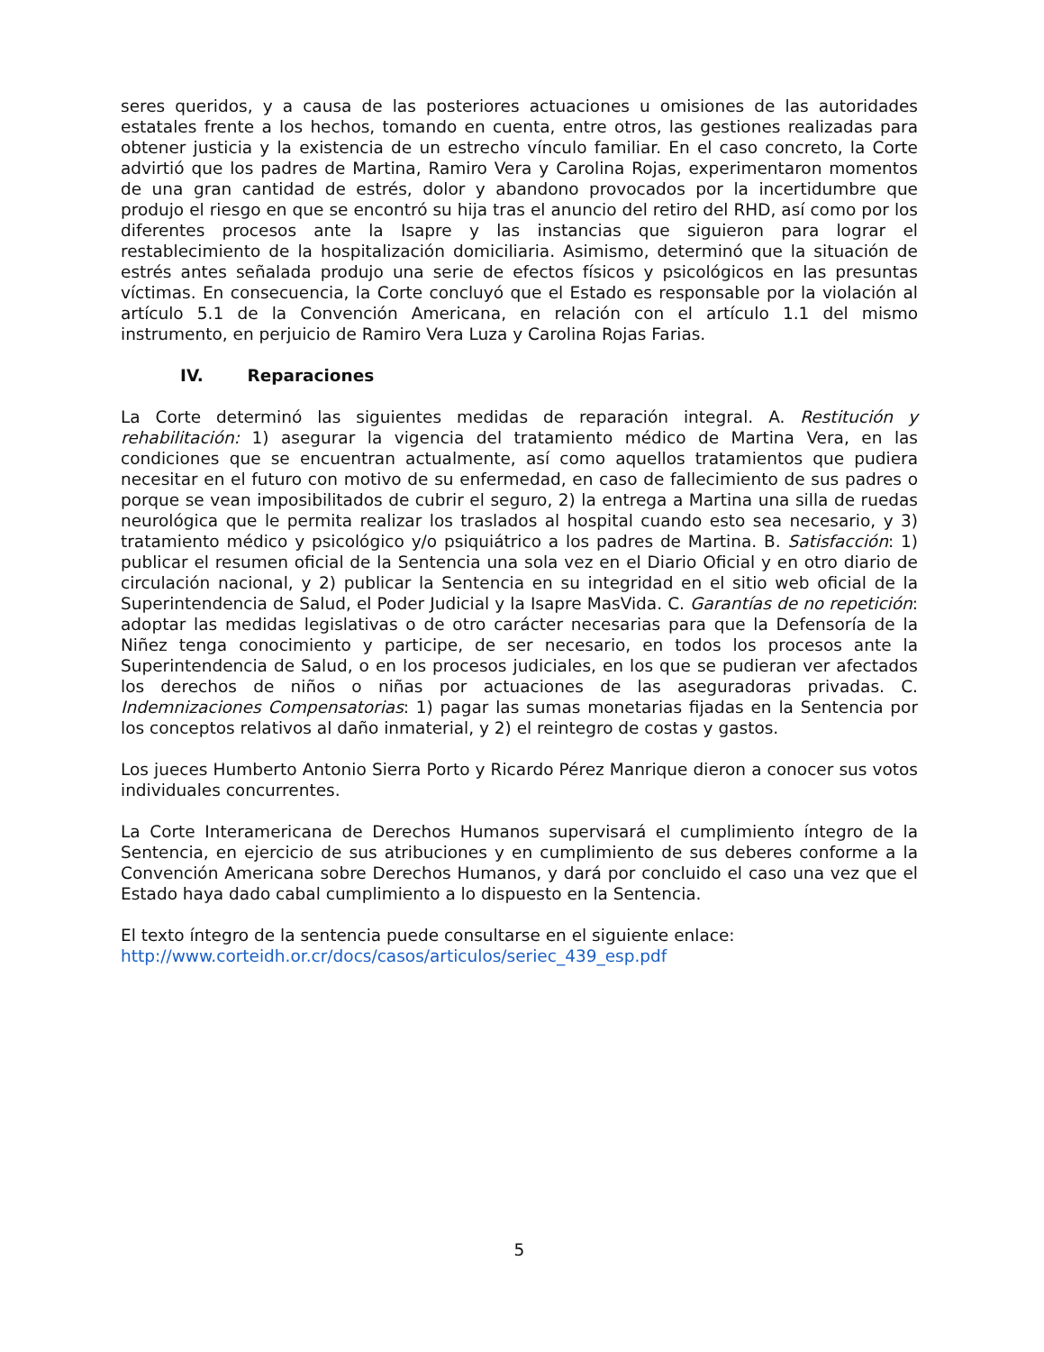seres queridos, y a causa de las posteriores actuaciones u omisiones de las autoridades estatales frente a los hechos, tomando en cuenta, entre otros, las gestiones realizadas para obtener justicia y la existencia de un estrecho vínculo familiar. En el caso concreto, la Corte advirtió que los padres de Martina, Ramiro Vera y Carolina Rojas, experimentaron momentos de una gran cantidad de estrés, dolor y abandono provocados por la incertidumbre que produjo el riesgo en que se encontró su hija tras el anuncio del retiro del RHD, así como por los diferentes procesos ante la Isapre y las instancias que siguieron para lograr el restablecimiento de la hospitalización domiciliaria. Asimismo, determinó que la situación de estrés antes señalada produjo una serie de efectos físicos y psicológicos en las presuntas víctimas. En consecuencia, la Corte concluyó que el Estado es responsable por la violación al artículo 5.1 de la Convención Americana, en relación con el artículo 1.1 del mismo instrumento, en perjuicio de Ramiro Vera Luza y Carolina Rojas Farias.
IV. Reparaciones
La Corte determinó las siguientes medidas de reparación integral. A. Restitución y rehabilitación: 1) asegurar la vigencia del tratamiento médico de Martina Vera, en las condiciones que se encuentran actualmente, así como aquellos tratamientos que pudiera necesitar en el futuro con motivo de su enfermedad, en caso de fallecimiento de sus padres o porque se vean imposibilitados de cubrir el seguro, 2) la entrega a Martina una silla de ruedas neurológica que le permita realizar los traslados al hospital cuando esto sea necesario, y 3) tratamiento médico y psicológico y/o psiquiátrico a los padres de Martina. B. Satisfacción: 1) publicar el resumen oficial de la Sentencia una sola vez en el Diario Oficial y en otro diario de circulación nacional, y 2) publicar la Sentencia en su integridad en el sitio web oficial de la Superintendencia de Salud, el Poder Judicial y la Isapre MasVida. C. Garantías de no repetición: adoptar las medidas legislativas o de otro carácter necesarias para que la Defensoría de la Niñez tenga conocimiento y participe, de ser necesario, en todos los procesos ante la Superintendencia de Salud, o en los procesos judiciales, en los que se pudieran ver afectados los derechos de niños o niñas por actuaciones de las aseguradoras privadas. C. Indemnizaciones Compensatorias: 1) pagar las sumas monetarias fijadas en la Sentencia por los conceptos relativos al daño inmaterial, y 2) el reintegro de costas y gastos.
Los jueces Humberto Antonio Sierra Porto y Ricardo Pérez Manrique dieron a conocer sus votos individuales concurrentes.
La Corte Interamericana de Derechos Humanos supervisará el cumplimiento íntegro de la Sentencia, en ejercicio de sus atribuciones y en cumplimiento de sus deberes conforme a la Convención Americana sobre Derechos Humanos, y dará por concluido el caso una vez que el Estado haya dado cabal cumplimiento a lo dispuesto en la Sentencia.
El texto íntegro de la sentencia puede consultarse en el siguiente enlace:
http://www.corteidh.or.cr/docs/casos/articulos/seriec_439_esp.pdf
5